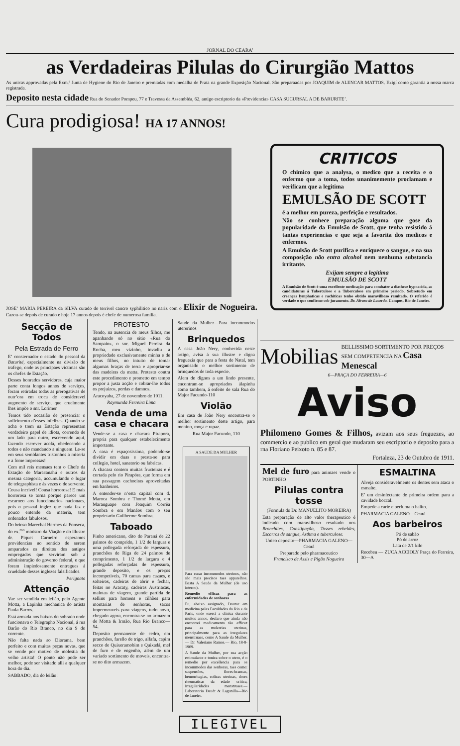JORNAL DO CEARA’
as Verdadeiras Pilulas do Cirurgião Mattos
As unicas approvadas pela Exm.ª Junta de Hygiene do Rio de Janeiro e premiadas com medalha de Prata na grande Exposição Nacional. São preparaadas por JOAQUIM de ALENCAR MATTOS. Exigí como garantia a nossa marca registrada.
Deposito nesta cidade Rua do Senador Pompeu, 77 e Travessa da Assembléa, 62, antigo escriptorio da «Previdencia» CASA SUCURSAL A DE BARURITE’.
Cura prodigiosa! HA 17 ANNOS!
JOSE’ MARIA PEREIRA da SILVA curado do terrivel cancro syphilitico no nariz com o Elixir de Nogueira. Cazou-se depois de curado e hoje 17 annos depois é chefe de numerosa familia.
Secção de Todos
Pela Estrada de Ferro
E’ consternador o estado do pessoal da Baturité, especialmente na divisão do trafego, onde as principaes victimas são os chefes de Estação.
Desses honrados servidores, cuja maior parte conta longos annos de serviços, foram retiradas todas as prerogativas de outr’ora em troca de consideravel augmento de serviço, que cruelmente lhes impõe o snr. Lorimer.
Temos tido occasião de presenciar o soffrimento d’esses infelizes. Quando se acha o trem na Estação representam verdadeiro papel de idiota, correndo de um lado para outro, escrevendo aqui, fazendo escrever acolá, obedecendo a todos e não mandando a ninguem. Le-se em seus semblantes tristonhos a miseria e a fome impressas!
Cem mil reis mensaes tem o Chefe da Estação de Maracanahú e outros da mesma categoria, accumulando o lugar de telegraphista e ás vezes o de servente. Cousa incrivel! Cousa horrorosa! E mais horrorosa se torna porque parece um escarneo aos funccionarios nacionaes, pois o pessoal inglez que nada faz e pouco entende da materia, tem ordenados fabulosos.
Do brioso Marechal Hermes da Fonseca, do ex.<sup>mo</sup> ministro da Viação e do illustre dr. Piquet Carneiro esperamos providencias no sentido de serem amparados os direitos dos antigos empregados que serviram sob a administração do governo federal, e que foram impiedosamente entregues á crueldade desses inglezes falsificados.
Perignato
Attenção
Vae ser vendida em leilão, pelo Agente Motta, a Lapinha mechanica do artista Paula Barros.
Está armada nos baixos do sobrado onde funcionava o Telegrapho Nacional, á rua Barão do Rio Branco, no dia 9 do corrente.
Não falta nada ao Diorama, bem perfeito e com muitas peças novas, que se vende por motivo de molestia do velho artista! O ponto não pode ser melhor, pode ser visitado alli a qualquer hora do dia.
SABBADO, dia do leilão!
PROTESTO
Tendo, na ausencia de meus filhos, me apanhando só no sitio «Rua do Sampaio», o snr. Miguel Pereira da Rocha, meu vizinho, invadiu a propriedade exclusivamente minha e de meus filhos, no intuito de tomar algumas braças de terra e apropriar-se das madeiras da matta. Protesto contra este procedimento e prometto em tempo propor a justa acção e cobrar-lhe todos os prejuizos, perdas e damnos.
Aracoyaba, 27 de novembro de 1911.
Raymunda Ferreira Lima
Venda de uma casa e chacara
Vende-se a casa e chacara Pirapora, propria para qualquer estabelecimento importante.
A casa é espaçosissima, podendo-se dividir em duas e presta-se para collegio, hotel, sanatorio ou fabricas.
A chacara contem muitas fructeiras e é cortada pelo rio Pirapóra, que forma em sua passagem cachoeiras aproveitadas em banheiros.
A entender-se n’esta capital com d. Maroca Sombra e Thomé Motta, em Maranguape com Joaquim Corrêa Sombra e em Manáos com o seu proprietario Guilherme Sombra.
Taboado
Pinho americano, dito do Paraná de 22 palmos de comprido, 1 1/2 de largura e uma pollegada reforçada de espessura, pranchões de Riga de 24 palmos de comprimento, 1 1/2 de largura e 4 pollegadas reforçadas de espessura, grande deposito, e os preços incompetiveis, 70 camas para cazaes, e solteiros, cadeiras de abrir e fechar, feitas no Aracaty, cadeiras Austriacas, malotas de viagem, grande partida de sellins para homens e cilhões para montarias de senhoras, sacos impermeaveis para viagens, tudo novo, chegado agora, encontra-se no armazem de Motta & Irmão, Rua Rio Branco—54.
Deposito permanente de cedro, em pranchões, farello de trigo, alfafa, capim secco de Quixeramobim e Quixadá, mel de furo e de engenho, além de um variado sortimento de moveis, encontra-se no dito armazem.
Saude da Mulher—Para incommodos utererinos
Brinquedos
A casa João Nery, conhecida neste artigo, avisa á sua illustre e digna freguezia que para a festa de Natal, tem organisado o melhor sortimento de brinquedos de toda especie.
Alem de dignos a um lindo presente, encontram-se apropriados álapinha como tambem, á enfeite de sala Rua do Major Facundo-110
Violão
Em casa de João Nery encontra-se o melhor sortimento deste artigo, para menino, moça e rapaz.
Rua Major Facundo, 110
A SAUDE DA MULHER
Para curar incommodos uterinos, não são mais precisos taes apparelhos. Basta A Saude da Mulher (de uso interno).
Remedio efficaz para as enfermidades de senhoras
Eu, abaixo assignado, Doutor em medicina pelas Faculdades do Rio e de Paris, onde exerci a clinica durante muitos annos, declaro que ainda não encontrei medicamento tão efficaz para as molestias uterinas, principalmente para as irregulares menstruaes, como A Saude da Mulher. — Dr. Valeriano Ramos.— Rio, 18-8-1909.
A Saude da Mulher, por sua acção estimulante e tonica sobre o utero, é o remedio por excellencia para os incommodos das senhoras, taes como: suspensões, flores-brancas, hemorrhagias, colicas uterinas, dores rheumaticas da edade critica, irregularidades menstruaes.—Laboratorio Daudt & Lagunilla—Rio de Janeiro.
CRITICOS
O chimico que a analysa, o medico que a receita e o enfermo que a toma, todos unanimemente proclamam e verificam que a legitima
EMULSÃO DE SCOTT
é a melhor em pureza, perfeição e resultados.
Não se conhece preparação alguma que gose da popularidade da Emulsão de Scott, que tenha resistido á tantas experiencias e que seja a favorita dos medicos e enfermos.
A Emulsão de Scott purifica e enriquece o sangue, e na sua composição não entra alcohol nem nenhuma substancia irritante.
Exijam sempre a legitima
EMULSÃO DE SCOTT
A Emulsão de Scott é uma excellente medicação para combater a diathese hypoacida, as candidaturas á Tuberculose e a Tuberculose em primeiro periodo. Sobretudo em creanças lymphaticas e rachiticas tenho obtido maravilhoso resultado. O referido é verdade o que confirmo sob juramento. Dr. Alvaro de Lacerda. Campos, Rio de Janeiro.
Mobilias BELLISSIMO SORTIMENTO POR PREÇOS SEM COMPETENCIA NA Casa Menescal
6—PRAÇA DO FERREIRA—6
Aviso
Philomeno Gomes & Filhos, avizam aos seus freguezes, ao commercio e ao publico em geral que mudaram seu escriptorio e deposito para a rna Floriano Peixoto n. 85 e 87.
Fortaleza, 23 de Outubro de 1911.
Mel de furo para animaes vende o PORTINHO
Pilulas contra tosse
(Formula do Dr. MANUELITO MOREIRA)
Esta preparação de alto valor therapeutico é indicado com maravilhoso resultado nos Bronchites, Constipação, Tosses rebeldes, Escarros de sangue, Asthma e tuberculose.
Unico deposito—PHARMACIA GALENO—Ceará
Preparado pelo pharmaceutico
Francisco de Assis e Pigão Nogueira
ESMALTINA
Alveja consideravelmente os dentes sem ataca o esmalte.
E’ um desinfectante de primeira ordem para a cavidade boccal.
Empede a carie e perfuma o halito.
PHARMACIA GALENO—Ceará
Aos barbeiros
Pó de sabão
Pó de arroz
Lata de 2/1 kilo
Recebeu — ZUCA ACCIOLY Praça do Ferreira, 30—A
ILEGIVEL